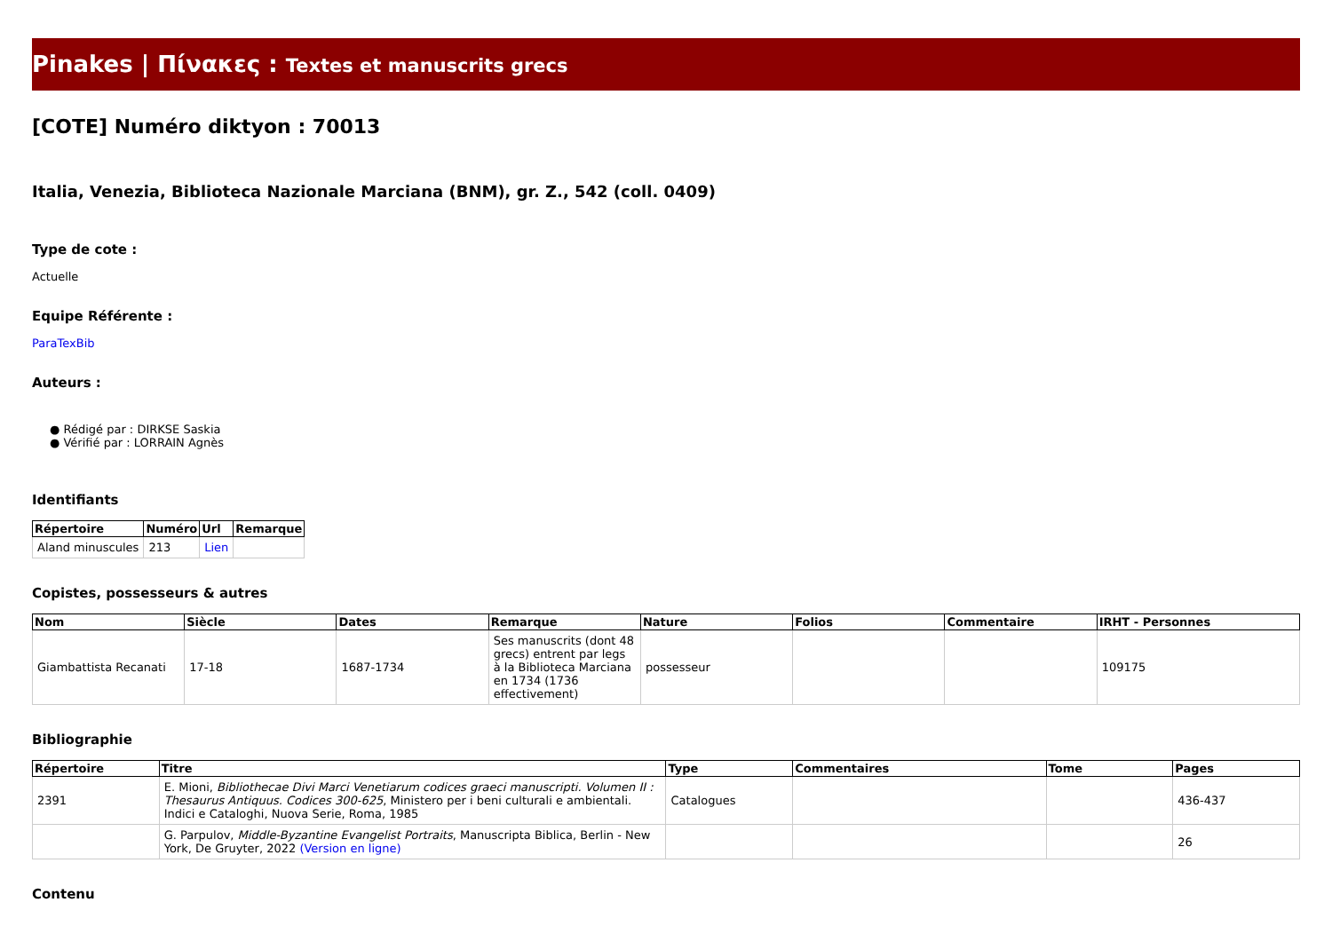Pinakes | Πίνακες : Textes et manuscrits grecs
[COTE] Numéro diktyon : 70013
Italia, Venezia, Biblioteca Nazionale Marciana (BNM), gr. Z., 542 (coll. 0409)
Type de cote :
Actuelle
Equipe Référente :
ParaTexBib
Auteurs :
● Rédigé par : DIRKSE Saskia
● Vérifié par : LORRAIN Agnès
Identifiants
| Répertoire | Numéro | Url | Remarque |
| --- | --- | --- | --- |
| Aland minuscules | 213 | Lien | |
Copistes, possesseurs & autres
| Nom | Siècle | Dates | Remarque | Nature | Folios | Commentaire | IRHT - Personnes |
| --- | --- | --- | --- | --- | --- | --- | --- |
| Giambattista Recanati | 17-18 | 1687-1734 | Ses manuscrits (dont 48 grecs) entrent par legs à la Biblioteca Marciana en 1734 (1736 effectivement) | possesseur | | | 109175 |
Bibliographie
| Répertoire | Titre | Type | Commentaires | Tome | Pages |
| --- | --- | --- | --- | --- | --- |
| 2391 | E. Mioni, Bibliothecae Divi Marci Venetiarum codices graeci manuscripti. Volumen II : Thesaurus Antiquus. Codices 300-625 , Ministero per i beni culturali e ambientali. Indici e Cataloghi, Nuova Serie, Roma, 1985 | Catalogues | | | 436-437 |
| | G. Parpulov, Middle-Byzantine Evangelist Portraits , Manuscripta Biblica, Berlin - New York, De Gruyter, 2022 (Version en ligne) | | | | 26 |
Contenu